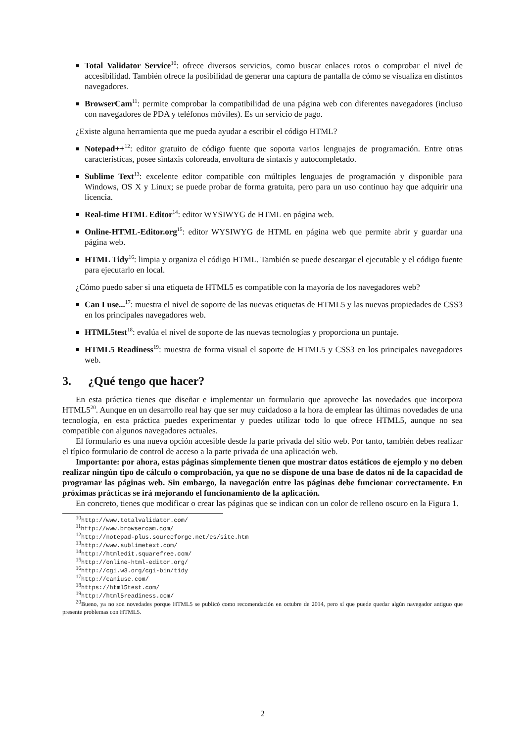Total Validator Service<sup>10</sup>: ofrece diversos servicios, como buscar enlaces rotos o comprobar el nivel de accesibilidad. También ofrece la posibilidad de generar una captura de pantalla de cómo se visualiza en distintos navegadores.
BrowserCam<sup>11</sup>: permite comprobar la compatibilidad de una página web con diferentes navegadores (incluso con navegadores de PDA y teléfonos móviles). Es un servicio de pago.
¿Existe alguna herramienta que me pueda ayudar a escribir el código HTML?
Notepad++<sup>12</sup>: editor gratuito de código fuente que soporta varios lenguajes de programación. Entre otras características, posee sintaxis coloreada, envoltura de sintaxis y autocompletado.
Sublime Text<sup>13</sup>: excelente editor compatible con múltiples lenguajes de programación y disponible para Windows, OS X y Linux; se puede probar de forma gratuita, pero para un uso continuo hay que adquirir una licencia.
Real-time HTML Editor<sup>14</sup>: editor WYSIWYG de HTML en página web.
Online-HTML-Editor.org<sup>15</sup>: editor WYSIWYG de HTML en página web que permite abrir y guardar una página web.
HTML Tidy<sup>16</sup>: limpia y organiza el código HTML. También se puede descargar el ejecutable y el código fuente para ejecutarlo en local.
¿Cómo puedo saber si una etiqueta de HTML5 es compatible con la mayoría de los navegadores web?
Can I use...<sup>17</sup>: muestra el nivel de soporte de las nuevas etiquetas de HTML5 y las nuevas propiedades de CSS3 en los principales navegadores web.
HTML5test<sup>18</sup>: evalúa el nivel de soporte de las nuevas tecnologías y proporciona un puntaje.
HTML5 Readiness<sup>19</sup>: muestra de forma visual el soporte de HTML5 y CSS3 en los principales navegadores web.
3. ¿Qué tengo que hacer?
En esta práctica tienes que diseñar e implementar un formulario que aproveche las novedades que incorpora HTML5<sup>20</sup>. Aunque en un desarrollo real hay que ser muy cuidadoso a la hora de emplear las últimas novedades de una tecnología, en esta práctica puedes experimentar y puedes utilizar todo lo que ofrece HTML5, aunque no sea compatible con algunos navegadores actuales.
El formulario es una nueva opción accesible desde la parte privada del sitio web. Por tanto, también debes realizar el típico formulario de control de acceso a la parte privada de una aplicación web.
Importante: por ahora, estas páginas simplemente tienen que mostrar datos estáticos de ejemplo y no deben realizar ningún tipo de cálculo o comprobación, ya que no se dispone de una base de datos ni de la capacidad de programar las páginas web. Sin embargo, la navegación entre las páginas debe funcionar correctamente. En próximas prácticas se irá mejorando el funcionamiento de la aplicación.
En concreto, tienes que modificar o crear las páginas que se indican con un color de relleno oscuro en la Figura 1.
<sup>10</sup> http://www.totalvalidator.com/
<sup>11</sup> http://www.browsercam.com/
<sup>12</sup> http://notepad-plus.sourceforge.net/es/site.htm
<sup>13</sup> http://www.sublimetext.com/
<sup>14</sup> http://htmledit.squarefree.com/
<sup>15</sup> http://online-html-editor.org/
<sup>16</sup> http://cgi.w3.org/cgi-bin/tidy
<sup>17</sup> http://caniuse.com/
<sup>18</sup> https://html5test.com/
<sup>19</sup> http://html5readiness.com/
<sup>20</sup> Bueno, ya no son novedades porque HTML5 se publicó como recomendación en octubre de 2014, pero sí que puede quedar algún navegador antiguo que presente problemas con HTML5.
2